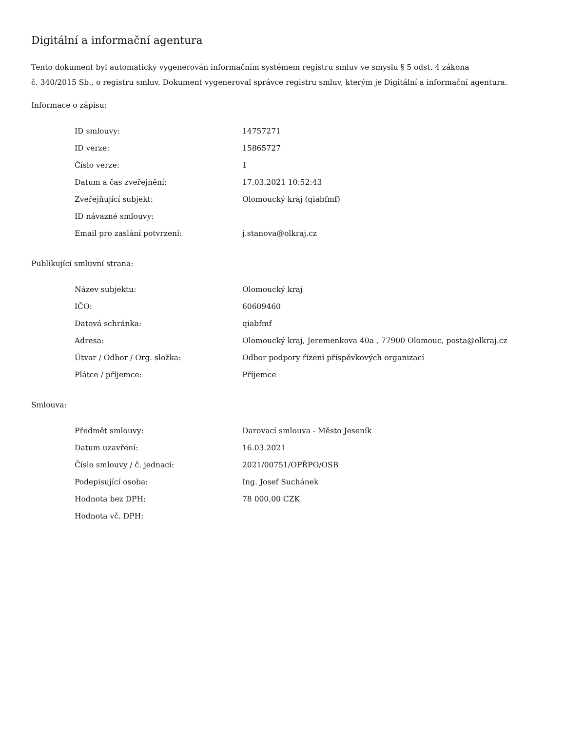Digitální a informační agentura
Tento dokument byl automaticky vygenerován informačním systémem registru smluv ve smyslu § 5 odst. 4 zákona
č. 340/2015 Sb., o registru smluv. Dokument vygeneroval správce registru smluv, kterým je Digitální a informační agentura.
Informace o zápisu:
| ID smlouvy: | 14757271 |
| ID verze: | 15865727 |
| Číslo verze: | 1 |
| Datum a čas zveřejnění: | 17.03.2021 10:52:43 |
| Zveřejňující subjekt: | Olomoucký kraj (qiabfmf) |
| ID návazné smlouvy: | |
| Email pro zaslání potvrzení: | j.stanova@olkraj.cz |
Publikující smluvní strana:
| Název subjektu: | Olomoucký kraj |
| IČO: | 60609460 |
| Datová schránka: | qiabfmf |
| Adresa: | Olomoucký kraj, Jeremenkova 40a , 77900 Olomouc, posta@olkraj.cz |
| Útvar / Odbor / Org. složka: | Odbor podpory řízení příspěvkových organizací |
| Plátce / příjemce: | Příjemce |
Smlouva:
| Předmět smlouvy: | Darovací smlouva - Město Jeseník |
| Datum uzavření: | 16.03.2021 |
| Číslo smlouvy / č. jednací: | 2021/00751/OPŘPO/OSB |
| Podepisující osoba: | Ing. Josef Suchánek |
| Hodnota bez DPH: | 78 000,00 CZK |
| Hodnota vč. DPH: | |